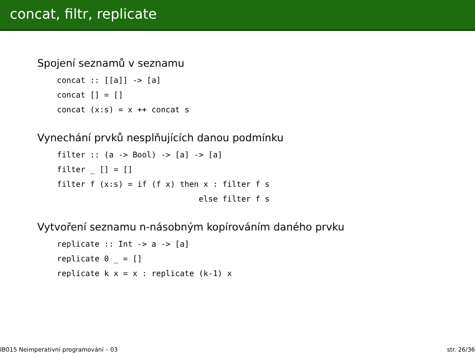concat, filtr, replicate
Spojení seznamů v seznamu
concat :: [[a]] -> [a]
concat [] = []
concat (x:s) = x ++ concat s
Vynechání prvků nesplňujících danou podmínku
filter :: (a -> Bool) -> [a] -> [a]
filter _ [] = []
filter f (x:s) = if (f x) then x : filter f s
                              else filter f s
Vytvoření seznamu n-násobným kopírováním daného prvku
replicate :: Int -> a -> [a]
replicate 0 _ = []
replicate k x = x : replicate (k-1) x
IB015 Neimperativní programování – 03 str. 26/36